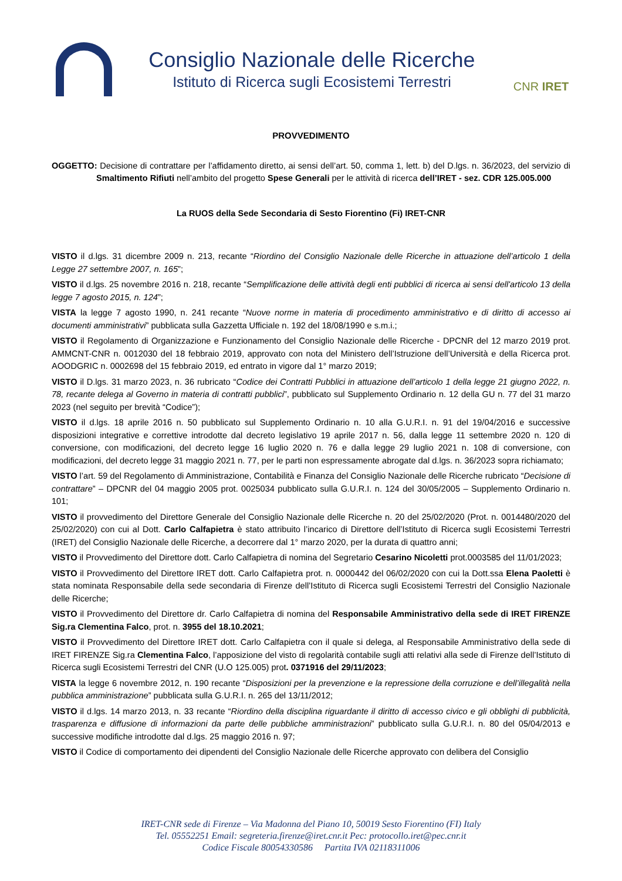Consiglio Nazionale delle Ricerche
Istituto di Ricerca sugli Ecosistemi Terrestri
CNR IRET
PROVVEDIMENTO
OGGETTO: Decisione di contrattare per l’affidamento diretto, ai sensi dell’art. 50, comma 1, lett. b) del D.lgs. n. 36/2023, del servizio di Smaltimento Rifiuti nell’ambito del progetto Spese Generali per le attività di ricerca dell’IRET - sez. CDR 125.005.000
La RUOS della Sede Secondaria di Sesto Fiorentino (Fi) IRET-CNR
VISTO il d.lgs. 31 dicembre 2009 n. 213, recante “Riordino del Consiglio Nazionale delle Ricerche in attuazione dell’articolo 1 della Legge 27 settembre 2007, n. 165”;
VISTO il d.lgs. 25 novembre 2016 n. 218, recante “Semplificazione delle attività degli enti pubblici di ricerca ai sensi dell'articolo 13 della legge 7 agosto 2015, n. 124”;
VISTA la legge 7 agosto 1990, n. 241 recante “Nuove norme in materia di procedimento amministrativo e di diritto di accesso ai documenti amministrativi” pubblicata sulla Gazzetta Ufficiale n. 192 del 18/08/1990 e s.m.i.;
VISTO il Regolamento di Organizzazione e Funzionamento del Consiglio Nazionale delle Ricerche - DPCNR del 12 marzo 2019 prot. AMMCNT-CNR n. 0012030 del 18 febbraio 2019, approvato con nota del Ministero dell’Istruzione dell’Università e della Ricerca prot. AOODGRIC n. 0002698 del 15 febbraio 2019, ed entrato in vigore dal 1° marzo 2019;
VISTO il D.lgs. 31 marzo 2023, n. 36 rubricato “Codice dei Contratti Pubblici in attuazione dell’articolo 1 della legge 21 giugno 2022, n. 78, recante delega al Governo in materia di contratti pubblici”, pubblicato sul Supplemento Ordinario n. 12 della GU n. 77 del 31 marzo 2023 (nel seguito per brevità “Codice”);
VISTO il d.lgs. 18 aprile 2016 n. 50 pubblicato sul Supplemento Ordinario n. 10 alla G.U.R.I. n. 91 del 19/04/2016 e successive disposizioni integrative e correttive introdotte dal decreto legislativo 19 aprile 2017 n. 56, dalla legge 11 settembre 2020 n. 120 di conversione, con modificazioni, del decreto legge 16 luglio 2020 n. 76 e dalla legge 29 luglio 2021 n. 108 di conversione, con modificazioni, del decreto legge 31 maggio 2021 n. 77, per le parti non espressamente abrogate dal d.lgs. n. 36/2023 sopra richiamato;
VISTO l’art. 59 del Regolamento di Amministrazione, Contabilità e Finanza del Consiglio Nazionale delle Ricerche rubricato “Decisione di contrattare” – DPCNR del 04 maggio 2005 prot. 0025034 pubblicato sulla G.U.R.I. n. 124 del 30/05/2005 – Supplemento Ordinario n. 101;
VISTO il provvedimento del Direttore Generale del Consiglio Nazionale delle Ricerche n. 20 del 25/02/2020 (Prot. n. 0014480/2020 del 25/02/2020) con cui al Dott. Carlo Calfapietra è stato attribuito l’incarico di Direttore dell’Istituto di Ricerca sugli Ecosistemi Terrestri (IRET) del Consiglio Nazionale delle Ricerche, a decorrere dal 1° marzo 2020, per la durata di quattro anni;
VISTO il Provvedimento del Direttore dott. Carlo Calfapietra di nomina del Segretario Cesarino Nicoletti prot.0003585 del 11/01/2023;
VISTO il Provvedimento del Direttore IRET dott. Carlo Calfapietra prot. n. 0000442 del 06/02/2020 con cui la Dott.ssa Elena Paoletti è stata nominata Responsabile della sede secondaria di Firenze dell’Istituto di Ricerca sugli Ecosistemi Terrestri del Consiglio Nazionale delle Ricerche;
VISTO il Provvedimento del Direttore dr. Carlo Calfapietra di nomina del Responsabile Amministrativo della sede di IRET FIRENZE Sig.ra Clementina Falco, prot. n. 3955 del 18.10.2021;
VISTO il Provvedimento del Direttore IRET dott. Carlo Calfapietra con il quale si delega, al Responsabile Amministrativo della sede di IRET FIRENZE Sig.ra Clementina Falco, l’apposizione del visto di regolarità contabile sugli atti relativi alla sede di Firenze dell’Istituto di Ricerca sugli Ecosistemi Terrestri del CNR (U.O 125.005) prot. 0371916 del 29/11/2023;
VISTA la legge 6 novembre 2012, n. 190 recante “Disposizioni per la prevenzione e la repressione della corruzione e dell’illegalità nella pubblica amministrazione” pubblicata sulla G.U.R.I. n. 265 del 13/11/2012;
VISTO il d.lgs. 14 marzo 2013, n. 33 recante “Riordino della disciplina riguardante il diritto di accesso civico e gli obblighi di pubblicità, trasparenza e diffusione di informazioni da parte delle pubbliche amministrazioni” pubblicato sulla G.U.R.I. n. 80 del 05/04/2013 e successive modifiche introdotte dal d.lgs. 25 maggio 2016 n. 97;
VISTO il Codice di comportamento dei dipendenti del Consiglio Nazionale delle Ricerche approvato con delibera del Consiglio
IRET-CNR sede di Firenze – Via Madonna del Piano 10, 50019 Sesto Fiorentino (FI) Italy
Tel. 05552251 Email: segreteria.firenze@iret.cnr.it Pec: protocollo.iret@pec.cnr.it
Codice Fiscale 80054330586 Partita IVA 02118311006